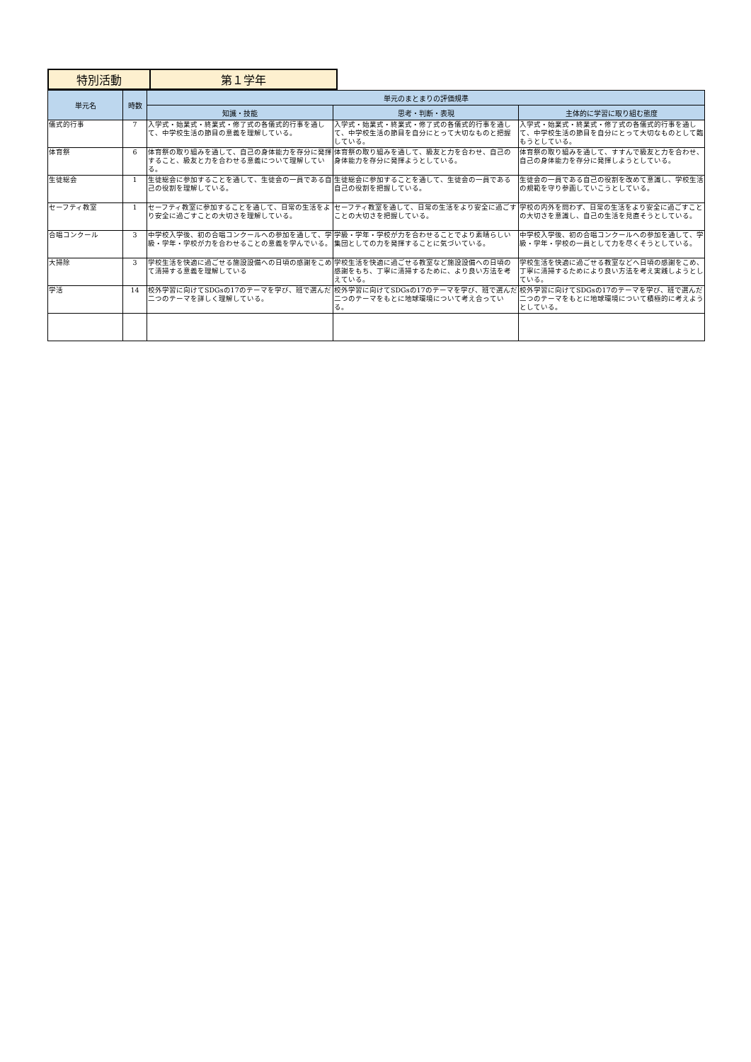| 特別活動 | 第１学年 |
| 単元名 | 時数 | 単元のまとまりの評価規準 | | |
| --- | --- | --- | --- | --- |
| | | 知識・技能 | 思考・判断・表現 | 主体的に学習に取り組む態度 |
| 儀式的行事 | 7 | 入学式・始業式・終業式・修了式の各儀式的行事を通して、中学校生活の節目の意義を理解している。 | 入学式・始業式・終業式・修了式の各儀式的行事を通して、中学校生活の節目を自分にとって大切なものと把握している。 | 入学式・始業式・終業式・修了式の各儀式的行事を通して、中学校生活の節目を自分にとって大切なものとして臨もうとしている。 |
| 体育祭 | 6 | 体育祭の取り組みを通して、自己の身体能力を存分に発揮すること、級友と力を合わせる意義について理解している。 | 体育祭の取り組みを通して、級友と力を合わせ、自己の身体能力を存分に発揮ようとしている。 | 体育祭の取り組みを通して、すすんで級友と力を合わせ、自己の身体能力を存分に発揮しようとしている。 |
| 生徒総会 | 1 | 生徒総会に参加することを通して、生徒会の一員である自己の役割を理解している。 | 生徒総会に参加することを通して、生徒会の一員である自己の役割を把握している。 | 生徒会の一員である自己の役割を改めて意識し、学校生活の規範を守り参画していこうとしている。 |
| セーフティ教室 | 1 | セーフティ教室に参加することを通して、日常の生活をより安全に過ごすことの大切さを理解している。 | セーフティ教室を通して、日常の生活をより安全に過ごすことの大切さを把握している。 | 学校の内外を問わず、日常の生活をより安全に過ごすことの大切さを意識し、自己の生活を見直そうとしている。 |
| 合唱コンクール | 3 | 中学校入学後、初の合唱コンクールへの参加を通して、学級・学年・学校が力を合わせることの意義を学んでいる。 | 学級・学年・学校が力を合わせることでより素晴らしい集団としての力を発揮することに気づいている。 | 中学校入学後、初の合唱コンクールへの参加を通して、学級・学年・学校の一員として力を尽くそうとしている。 |
| 大掃除 | 3 | 学校生活を快適に過ごせる施設設備への日頃の感謝をこめて清掃する意義を理解している | 学校生活を快適に過ごせる教室など施設設備への日頃の感謝をもち、丁寧に清掃するために、より良い方法を考えている。 | 学校生活を快適に過ごせる教室などへ日頃の感謝をこめ、丁寧に清掃するためにより良い方法を考え実践しようとしている。 |
| 学活 | 14 | 校外学習に向けてSDGsの17のテーマを学び、班で選んだ二つのテーマを詳しく理解している。 | 校外学習に向けてSDGsの17のテーマを学び、班で選んだ二つのテーマをもとに地球環境について考え合っている。 | 校外学習に向けてSDGsの17のテーマを学び、班で選んだ二つのテーマをもとに地球環境について積極的に考えようとしている。 |